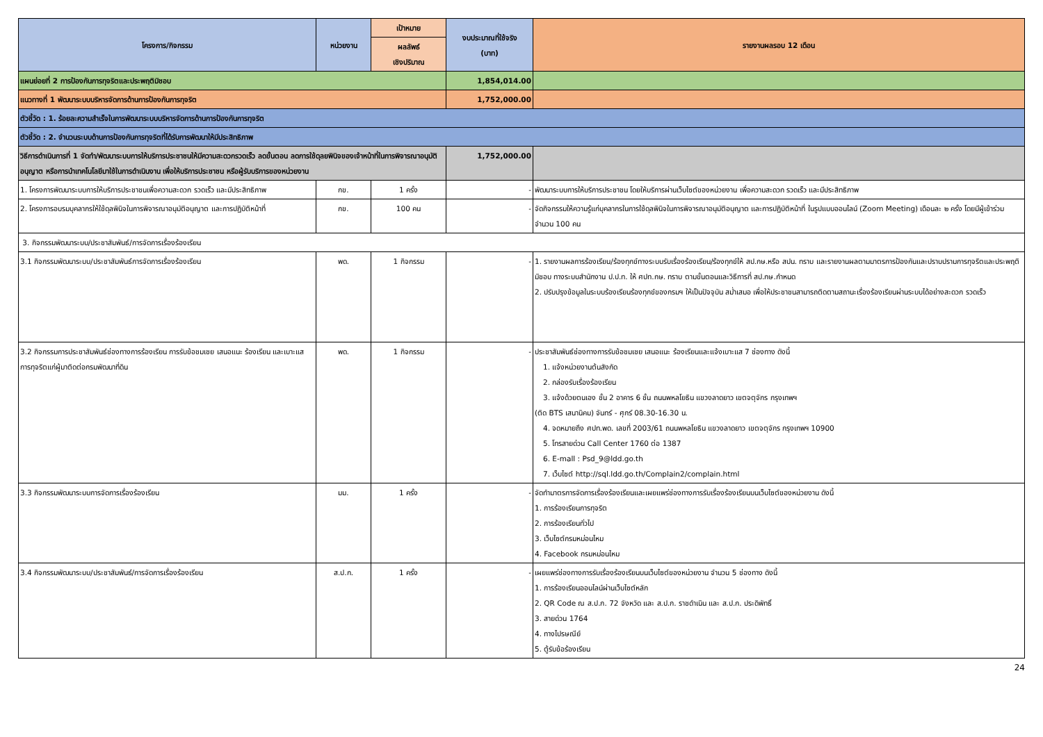| โครงการ/กิจกรรม | หน่วยงาน | เป้าหมาย | งบประมาณที่ใช้จริง (บาท) | รายงานผลรอบ 12 เดือน |
| --- | --- | --- | --- | --- |
| | | ผลลัพธ์ เชิงปริมาณ | | |
| แผนย่อยที่ 2 การป้องกันการทุจริตและประพฤติมิชอบ | | | 1,854,014.00 | |
| แนวทางที่ 1 พัฒนาระบบบริหารจัดการด้านการป้องกันการทุจริต | | | 1,752,000.00 | |
| ตัวชี้วัด : 1. ร้อยละความสำเร็จในการพัฒนาระบบบริหารจัดการด้านการป้องกันการทุจริต | | | | |
| ตัวชี้วัด : 2. จำนวนระบบด้านการป้องกันการทุจริตที่ได้รับการพัฒนาให้มีประสิทธิภาพ | | | | |
| วิธีการดำเนินการที่ 1 จัดทำ/พัฒนาระบบการให้บริการประชาชนให้มีความสะดวกรวดเร็ว ลดขั้นตอน ลดการใช้ดุลยพินิจของเจ้าหน้าที่ในการพิจารณาอนุมัติอนุญาต หรือการนำเทคโนโลยีมาใช้ในการดำเนินงาน เพื่อให้บริการประชาชน หรือผู้รับบริการของหน่วยงาน | | | 1,752,000.00 | |
| 1. โครงการพัฒนาระบบการให้บริการประชาชนเพื่อความสะดวก รวดเร็ว และมีประสิทธิภาพ | กข. | 1 ครั้ง | - | พัฒนาระบบการให้บริการประชาชน โดยให้บริการผ่านเว็บไซต์ของหน่วยงาน เพื่อความสะดวก รวดเร็ว และมีประสิทธิภาพ |
| 2. โครงการอบรมบุคลากรให้ใช้ดุลพินิจในการพิจารณาอนุมัติอนุญาต และการปฏิบัติหน้าที่ | กข. | 100 คน | - | จัดกิจกรรมให้ความรู้แก่บุคลากรในการใช้ดุลพินิจในการพิจารณาอนุมัติอนุญาต และการปฏิบัติหน้าที่ ในรูปแบบออนไลน์ (Zoom Meeting) เดือนละ ๒ ครั้ง โดยมีผู้เข้าร่วม จำนวน 100 คน |
| 3. กิจกรรมพัฒนาระบบ/ประชาสัมพันธ์/การจัดการเรื่องร้องเรียน | | | | |
| 3.1 กิจกรรมพัฒนาระบบ/ประชาสัมพันธ์การจัดการเรื่องร้องเรียน | พด. | 1 กิจกรรม | - | 1. รายงานผลการร้องเรียน/ร้องทุกข์ทางระบบรับเรื่องร้องเรียน/ร้องทุกข์ให้ สป.กษ.หรือ สปน. ทราบ และรายงานผลตามมาตรการป้องกันและปราบปรามการทุจริตและประพฤติมิชอบ ทางระบบสำนักงาน ป.ป.ท. ให้ ศปท.กษ. ทราบ ตามขั้นตอนและวิธีการที่ สป.กษ.กำหนด 2. ปรับปรุงข้อมูลในระบบร้องเรียนร้องทุกข์ของกรมฯ ให้เป็นปัจจุบัน สม่ำเสมอ เพื่อให้ประชาชนสามารถติดตามสถานะเรื่องร้องเรียนผ่านระบบได้อย่างสะดวก รวดเร็ว |
| 3.2 กิจกรรมการประชาสัมพันธ์ช่องทางการร้องเรียน การรับข้อชมเชย เสนอแนะ ร้องเรียน และเบาะแสการทุจริตแก่ผู้มาติดต่อกรมพัฒนาที่ดิน | พด. | 1 กิจกรรม | - | ประชาสัมพันธ์ช่องทางการรับข้อชมเชย เสนอแนะ ร้องเรียนและแจ้งเบาะแส 7 ช่องทาง ดังนี้ 1. แจ้งหน่วยงานต้นสังกัด 2. กล่องรับเรื่องร้องเรียน 3. แจ้งด้วยตนเอง ชั้น 2 อาคาร 6 ชั้น ถนนพหลโยธิน แขวงลาดยาว เขตจตุจักร กรุงเทพฯ (ติด BTS เสนานิคม) จันทร์ - ศุกร์ 08.30-16.30 น. 4. จดหมายถึง ศปท.พด. เลขที่ 2003/61 ถนนพหลโยธิน แขวงลาดยาว เขตจตุจักร กรุงเทพฯ 10900 5. โทรสายด่วน Call Center 1760 ต่อ 1387 6. E-mall : Psd_9@ldd.go.th 7. เว็บไซต์ http://sql.ldd.go.th/Complain2/complain.html |
| 3.3 กิจกรรมพัฒนาระบบการจัดการเรื่องร้องเรียน | มม. | 1 ครั้ง | - | จัดทำมาตรการจัดการเรื่องร้องเรียนและเผยแพร่ช่องทางการรับเรื่องร้องเรียนบนเว็บไซต์ของหน่วยงาน ดังนี้ 1. การร้องเรียนการทุจริต 2. การร้องเรียนทั่วไป 3. เว็บไซต์กรมหม่อนไหม 4. Facebook กรมหม่อนไหม |
| 3.4 กิจกรรมพัฒนาระบบ/ประชาสัมพันธ์/การจัดการเรื่องร้องเรียน | ส.ป.ก. | 1 ครั้ง | - | เผยแพร่ช่องทางการรับเรื่องร้องเรียนบนเว็บไซต์ของหน่วยงาน จำนวน 5 ช่องทาง ดังนี้ 1. การร้องเรียนออนไลน์ผ่านเว็บไซต์หลัก 2. QR Code ณ ส.ป.ก. 72 จังหวัด และ ส.ป.ก. ราชดำเนิน และ ส.ป.ก. ประดิพัทธิ์ 3. สายด่วน 1764 4. ทางไปรษณีย์ 5. ตู้รับข้อร้องเรียน |
24